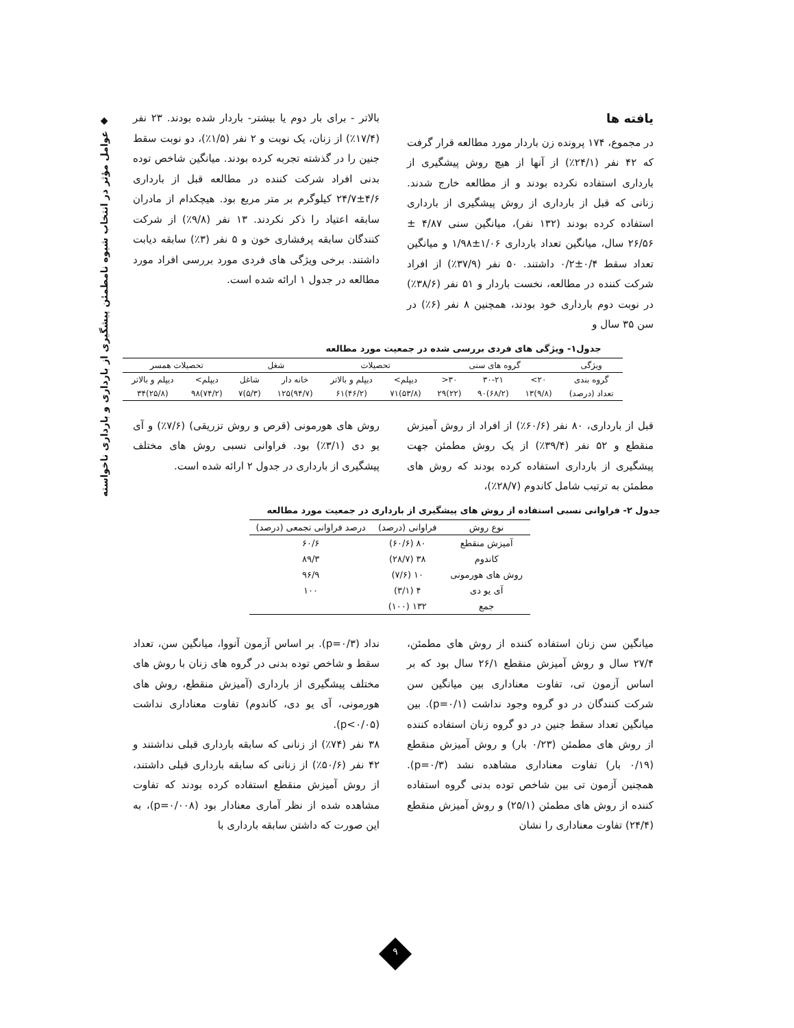◆ عوامل مؤثر در انتخاب شیوه نامطمئن پیشگیری از بارداری و بارداری ناخواسته
یافته ها
در مجموع، ۱۷۴ پرونده زن باردار مورد مطالعه قرار گرفت که ۴۲ نفر (۲۴/۱٪) از آنها از هیچ روش پیشگیری از بارداری استفاده نکرده بودند و از مطالعه خارج شدند. زنانی که قبل از بارداری از روش پیشگیری از بارداری استفاده کرده بودند (۱۳۲ نفر)، میانگین سنی ۴/۸۷ ± ۲۶/۵۶ سال، میانگین تعداد بارداری ۱/۰۶±۱/۹۸ و میانگین تعداد سقط ۰/۴±۰/۲ داشتند. ۵۰ نفر (۳۷/۹٪) از افراد شرکت کننده در مطالعه، نخست باردار و ۵۱ نفر (۳۸/۶٪) در نوبت دوم بارداری خود بودند، همچنین ۸ نفر (۶٪) در سن ۳۵ سال و
بالاتر - برای بار دوم یا بیشتر- باردار شده بودند. ۲۳ نفر (۱۷/۴٪) از زنان، یک نوبت و ۲ نفر (۱/۵٪)، دو نوبت سقط جنین را در گذشته تجربه کرده بودند. میانگین شاخص توده بدنی افراد شرکت کننده در مطالعه قبل از بارداری ۴/۶±۲۴/۷ کیلوگرم بر متر مربع بود. هیچکدام از مادران سابقه اعتیاد را ذکر نکردند. ۱۳ نفر (۹/۸٪) از شرکت کنندگان سابقه پرفشاری خون و ۵ نفر (۳٪) سابقه دیابت داشتند. برخی ویژگی های فردی مورد بررسی افراد مورد مطالعه در جدول ۱ ارائه شده است.
جدول۱- ویژگی های فردی بررسی شده در جمعیت مورد مطالعه
| ویژگی | گروه های سنی | | | تحصیلات | | شغل | | تحصیلات همسر | |
| --- | --- | --- | --- | --- | --- | --- | --- | --- | --- |
| گروه بندی | ۲۰> | ۳۰-۲۱ | ۳۰< | دیپلم> | دیپلم و بالاتر | خانه دار | شاغل | دیپلم> | دیپلم و بالاتر |
| تعداد (درصد) | (۹/۸)۱۳ | (۶۸/۲)۹۰ | (۲۲)۲۹ | (۵۳/۸)۷۱ | (۴۶/۲)۶۱ | (۹۴/۷)۱۲۵ | (۵/۳)۷ | (۷۴/۲)۹۸ | (۲۵/۸)۳۴ |
قبل از بارداری، ۸۰ نفر (۶۰/۶٪) از افراد از روش آمیزش منقطع و ۵۲ نفر (۳۹/۴٪) از یک روش مطمئن جهت پیشگیری از بارداری استفاده کرده بودند که روش های مطمئن به ترتیب شامل کاندوم (۲۸/۷٪)،
روش های هورمونی (قرص و روش تزریقی) (۷/۶٪) و آی یو دی (۳/۱٪) بود. فراوانی نسبی روش های مختلف پیشگیری از بارداری در جدول ۲ ارائه شده است.
جدول ۲- فراوانی نسبی استفاده از روش های پیشگیری از بارداری در جمعیت مورد مطالعه
| نوع روش | فراوانی (درصد) | درصد فراوانی تجمعی (درصد) |
| --- | --- | --- |
| آمیزش منقطع | ۸۰ (۶۰/۶) | ۶۰/۶ |
| کاندوم | ۳۸ (۲۸/۷) | ۸۹/۳ |
| روش های هورمونی | ۱۰ (۷/۶) | ۹۶/۹ |
| آی یو دی | ۴ (۳/۱) | ۱۰۰ |
| جمع | ۱۳۲ (۱۰۰) | |
میانگین سن زنان استفاده کننده از روش های مطمئن، ۲۷/۴ سال و روش آمیزش منقطع ۲۶/۱ سال بود که بر اساس آزمون تی، تفاوت معناداری بین میانگین سن شرکت کنندگان در دو گروه وجود نداشت (p=۰/۱). بین میانگین تعداد سقط جنین در دو گروه زنان استفاده کننده از روش های مطمئن (۰/۲۳ بار) و روش آمیزش منقطع (۰/۱۹ بار) تفاوت معناداری مشاهده نشد (p=۰/۳). همچنین آزمون تی بین شاخص توده بدنی گروه استفاده کننده از روش های مطمئن (۲۵/۱) و روش آمیزش منقطع (۲۴/۴) تفاوت معناداری را نشان
نداد (p=۰/۳). بر اساس آزمون آنووا، میانگین سن، تعداد سقط و شاخص توده بدنی در گروه های زنان با روش های مختلف پیشگیری از بارداری (آمیزش منقطع، روش های هورمونی، آی یو دی، کاندوم) تفاوت معناداری نداشت (p<۰/۰۵).
۳۸ نفر (۷۴٪) از زنانی که سابقه بارداری قبلی نداشتند و ۴۲ نفر (۵۰/۶٪) از زنانی که سابقه بارداری قبلی داشتند، از روش آمیزش منقطع استفاده کرده بودند که تفاوت مشاهده شده از نظر آماری معنادار بود (p=۰/۰۰۸)، به این صورت که داشتن سابقه بارداری با
۹